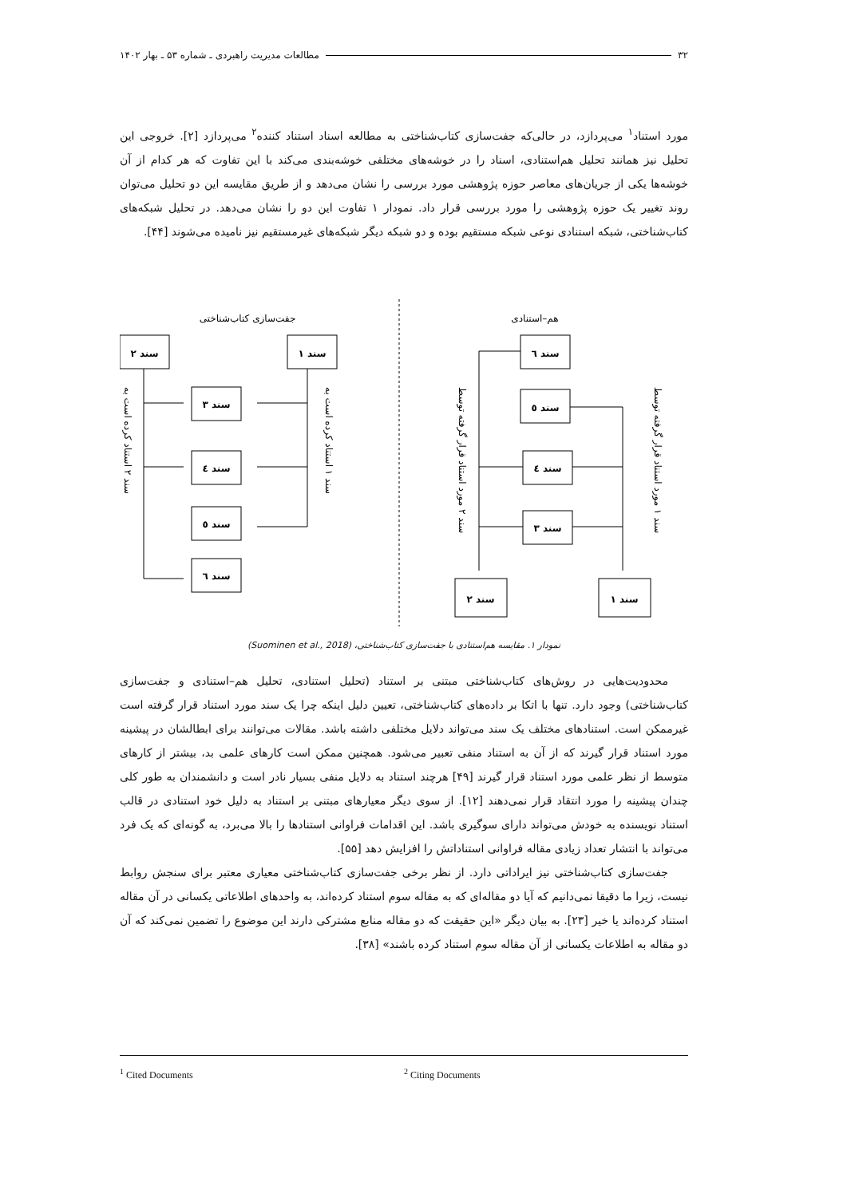۳۲ مطالعات مدیریت راهبردی ـ شماره ۵۳ ـ بهار ۱۴۰۲
مورد استناد<sup>۱</sup> می‌پردازد، در حالی‌که جفت‌سازی کتاب‌شناختی به مطالعه اسناد استناد کننده<sup>۲</sup> می‌پردازد [۲]. خروجی این تحلیل نیز همانند تحلیل هم‌استنادی، اسناد را در خوشه‌های مختلفی خوشه‌بندی می‌کند با این تفاوت که هر کدام از آن خوشه‌ها یکی از جریان‌های معاصر حوزه پژوهشی مورد بررسی را نشان می‌دهد و از طریق مقایسه این دو تحلیل می‌توان روند تغییر یک حوزه پژوهشی را مورد بررسی قرار داد. نمودار ۱ تفاوت این دو را نشان می‌دهد. در تحلیل شبکه‌های کتاب‌شناختی، شبکه استنادی نوعی شبکه مستقیم بوده و دو شبکه دیگر شبکه‌های غیرمستقیم نیز نامیده می‌شوند [۴۴].
هم–استنادی
جفت‌سازی کتاب‌شناختی
سند ٦
سند ٥
سند ٤
سند ٣
سند ۲
سند ۱
سند ۱
سند ۲
سند ۳
سند ٤
سند ٥
سند ٦
سند ۲ مورد استناد قرار گرفته توسط
سند ۱ مورد استناد قرار گرفته توسط
سند ۱ استناد کرده است به
سند ۲ استناد کرده است به
نمودار ۱. مقایسه هم‌استنادی با جفت‌سازی کتاب‌شناختی، (Suominen et al., 2018)
محدودیت‌هایی در روش‌های کتاب‌شناختی مبتنی بر استناد (تحلیل استنادی، تحلیل هم–استنادی و جفت‌سازی کتاب‌شناختی) وجود دارد. تنها با اتکا بر داده‌های کتاب‌شناختی، تعیین دلیل اینکه چرا یک سند مورد استناد قرار گرفته است غیرممکن است. استنادهای مختلف یک سند می‌تواند دلایل مختلفی داشته باشد. مقالات می‌توانند برای ابطالشان در پیشینه مورد استناد قرار گیرند که از آن به استناد منفی تعبیر می‌شود. همچنین ممکن است کارهای علمی بد، بیشتر از کارهای متوسط از نظر علمی مورد استناد قرار گیرند [۴۹] هرچند استناد به دلایل منفی بسیار نادر است و دانشمندان به طور کلی چندان پیشینه را مورد انتقاد قرار نمی‌دهند [۱۲]. از سوی دیگر معیارهای مبتنی بر استناد به دلیل خود استنادی در قالب استناد نویسنده به خودش می‌تواند دارای سوگیری باشد. این اقدامات فراوانی استنادها را بالا می‌برد، به گونه‌ای که یک فرد می‌تواند با انتشار تعداد زیادی مقاله فراوانی استناداتش را افزایش دهد [۵۵].
جفت‌سازی کتاب‌شناختی نیز ایراداتی دارد. از نظر برخی جفت‌سازی کتاب‌شناختی معیاری معتبر برای سنجش روابط نیست، زیرا ما دقیقا نمی‌دانیم که آیا دو مقاله‌ای که به مقاله سوم استناد کرده‌اند، به واحدهای اطلاعاتی یکسانی در آن مقاله استناد کرده‌اند یا خیر [۲۳]. به بیان دیگر «این حقیقت که دو مقاله منابع مشترکی دارند این موضوع را تضمین نمی‌کند که آن دو مقاله به اطلاعات یکسانی از آن مقاله سوم استناد کرده باشند» [۳۸].
<sup>1</sup> Cited Documents <sup>2</sup> Citing Documents